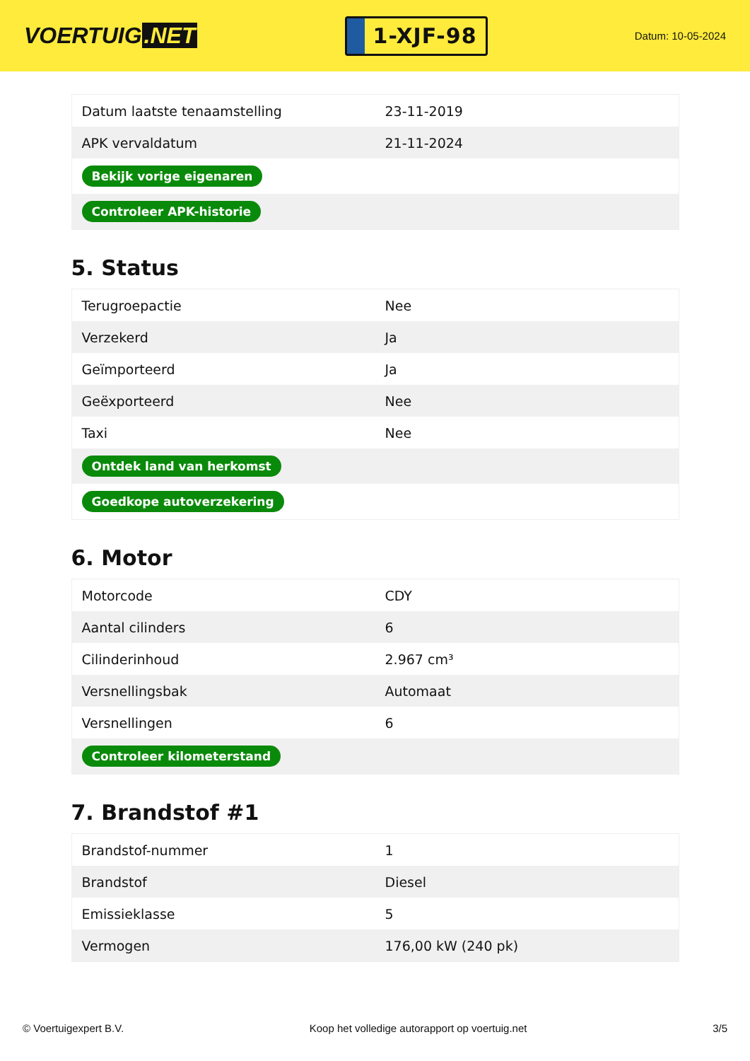VOERTUIG.NET
1-XJF-98
Datum: 10-05-2024
| Datum laatste tenaamstelling | 23-11-2019 |
| APK vervaldatum | 21-11-2024 |
| Bekijk vorige eigenaren | |
| Controleer APK-historie | |
5. Status
| Terugroepactie | Nee |
| Verzekerd | Ja |
| Geïmporteerd | Ja |
| Geëxporteerd | Nee |
| Taxi | Nee |
| Ontdek land van herkomst | |
| Goedkope autoverzekering | |
6. Motor
| Motorcode | CDY |
| Aantal cilinders | 6 |
| Cilinderinhoud | 2.967 cm³ |
| Versnellingsbak | Automaat |
| Versnellingen | 6 |
| Controleer kilometerstand | |
7. Brandstof #1
| Brandstof-nummer | 1 |
| Brandstof | Diesel |
| Emissieklasse | 5 |
| Vermogen | 176,00 kW (240 pk) |
© Voertuigexpert B.V. Koop het volledige autorapport op voertuig.net 3/5